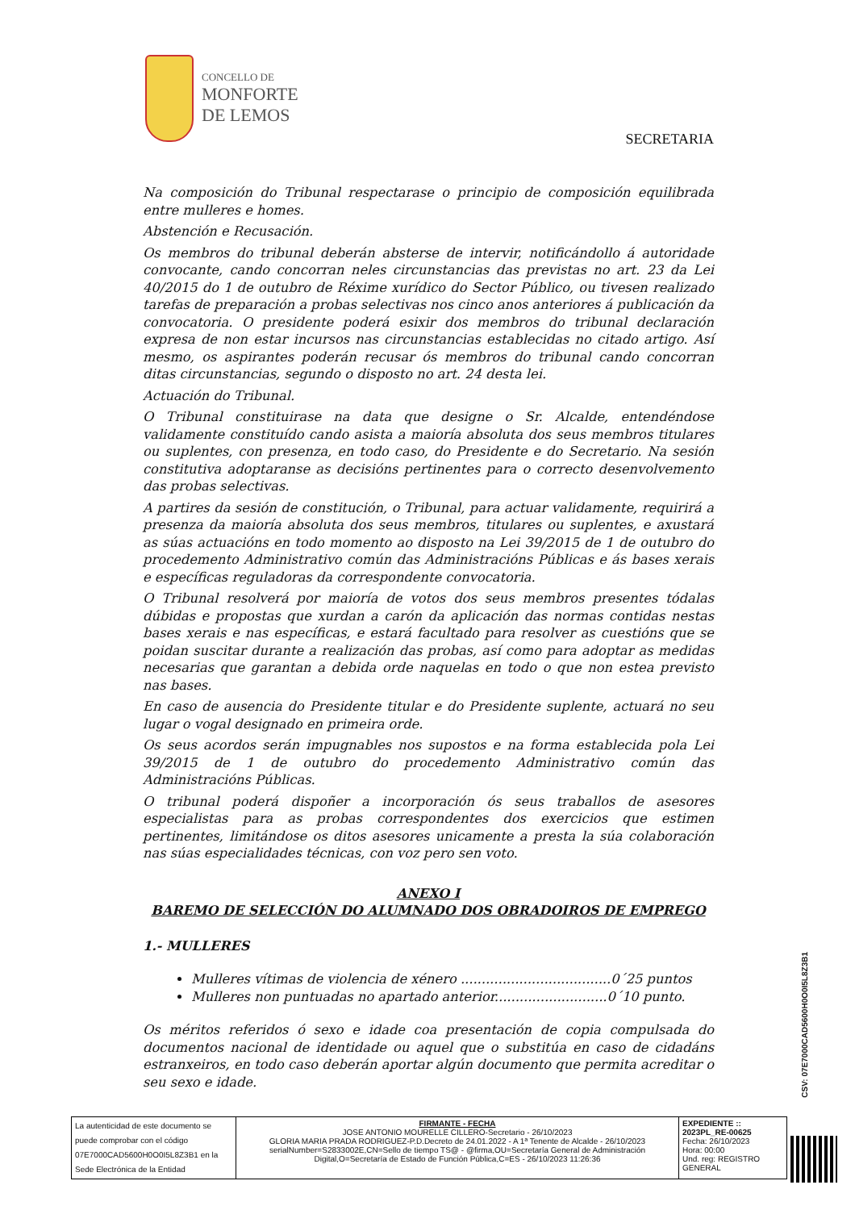CONCELLO DE
MONFORTE
DE LEMOS
SECRETARIA
Na composición do Tribunal respectarase o principio de composición equilibrada entre mulleres e homes.
Abstención e Recusación.
Os membros do tribunal deberán absterse de intervir, notificándollo á autoridade convocante, cando concorran neles circunstancias das previstas no art. 23 da Lei 40/2015 do 1 de outubro de Réxime xurídico do Sector Público, ou tivesen realizado tarefas de preparación a probas selectivas nos cinco anos anteriores á publicación da convocatoria. O presidente poderá esixir dos membros do tribunal declaración expresa de non estar incursos nas circunstancias establecidas no citado artigo. Así mesmo, os aspirantes poderán recusar ós membros do tribunal cando concorran ditas circunstancias, segundo o disposto no art. 24 desta lei.
Actuación do Tribunal.
O Tribunal constituirase na data que designe o Sr. Alcalde, entendéndose validamente constituído cando asista a maioría absoluta dos seus membros titulares ou suplentes, con presenza, en todo caso, do Presidente e do Secretario. Na sesión constitutiva adoptaranse as decisións pertinentes para o correcto desenvolvemento das probas selectivas.
A partires da sesión de constitución, o Tribunal, para actuar validamente, requirirá a presenza da maioría absoluta dos seus membros, titulares ou suplentes, e axustará as súas actuacións en todo momento ao disposto na Lei 39/2015 de 1 de outubro do procedemento Administrativo común das Administracións Públicas e ás bases xerais e específicas reguladoras da correspondente convocatoria.
O Tribunal resolverá por maioría de votos dos seus membros presentes tódalas dúbidas e propostas que xurdan a carón da aplicación das normas contidas nestas bases xerais e nas específicas, e estará facultado para resolver as cuestións que se poidan suscitar durante a realización das probas, así como para adoptar as medidas necesarias que garantan a debida orde naquelas en todo o que non estea previsto nas bases.
En caso de ausencia do Presidente titular e do Presidente suplente, actuará no seu lugar o vogal designado en primeira orde.
Os seus acordos serán impugnables nos supostos e na forma establecida pola Lei 39/2015 de 1 de outubro do procedemento Administrativo común das Administracións Públicas.
O tribunal poderá dispoñer a incorporación ós seus traballos de asesores especialistas para as probas correspondentes dos exercicios que estimen pertinentes, limitándose os ditos asesores unicamente a presta la súa colaboración nas súas especialidades técnicas, con voz pero sen voto.
ANEXO I
BAREMO DE SELECCIÓN DO ALUMNADO DOS OBRADOIROS DE EMPREGO
1.- MULLERES
Mulleres vítimas de violencia de xénero ....................................0´25 puntos
Mulleres non puntuadas no apartado anterior...........................0´10 punto.
Os méritos referidos ó sexo e idade coa presentación de copia compulsada do documentos nacional de identidade ou aquel que o substitúa en caso de cidadáns estranxeiros, en todo caso deberán aportar algún documento que permita acreditar o seu sexo e idade.
CSV: 07E7000CAD5600H0O0I5L8Z3B1
| La autenticidad de este documento se puede comprobar con el código 07E7000CAD5600H0O0I5L8Z3B1 en la Sede Electrónica de la Entidad | FIRMANTE - FECHA JOSE ANTONIO MOURELLE CILLERO-Secretario - 26/10/2023 GLORIA MARIA PRADA RODRIGUEZ-P.D.Decreto de 24.01.2022 - A 1ª Tenente de Alcalde - 26/10/2023 serialNumber=S2833002E,CN=Sello de tiempo TS@ - @firma,OU=Secretaría General de Administración Digital,O=Secretaría de Estado de Función Pública,C=ES - 26/10/2023 11:26:36 | EXPEDIENTE :: 2023PL_RE-00625 Fecha: 26/10/2023 Hora: 00:00 Und. reg: REGISTRO GENERAL |